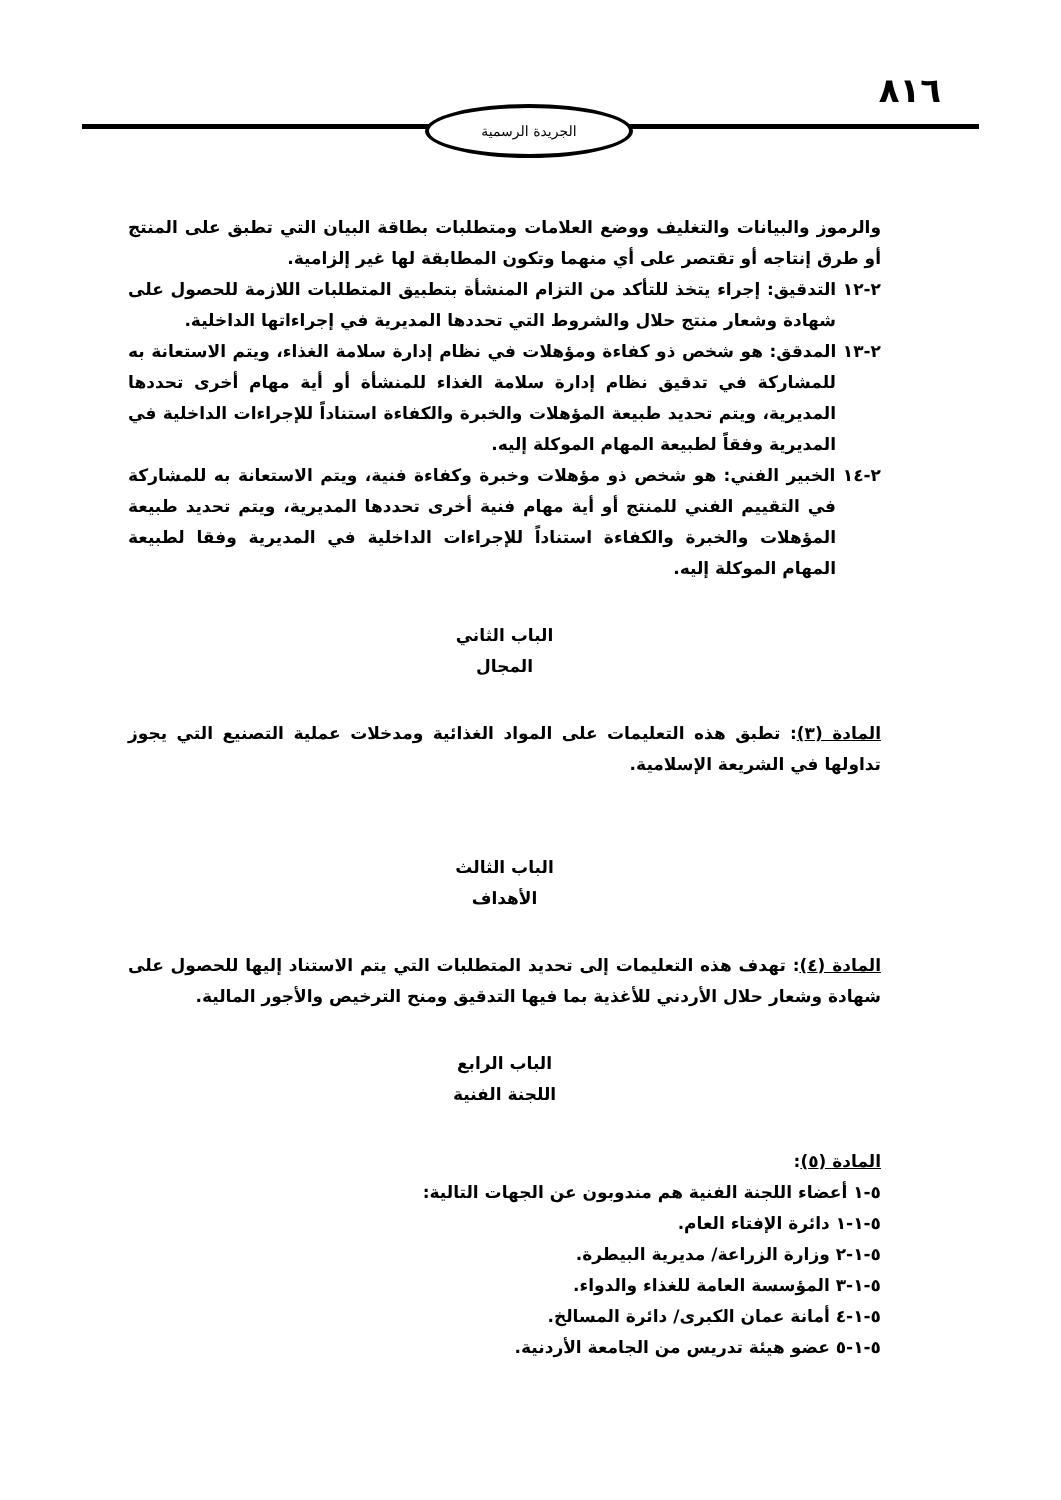٨١٦
الجريدة الرسمية
والرموز والبيانات والتغليف ووضع العلامات ومتطلبات بطاقة البيان التي تطبق على المنتج أو طرق إنتاجه أو تقتصر على أي منهما وتكون المطابقة لها غير إلزامية.
٢-١٢ التدقيق: إجراء يتخذ للتأكد من التزام المنشأة بتطبيق المتطلبات اللازمة للحصول على شهادة وشعار منتج حلال والشروط التي تحددها المديرية في إجراءاتها الداخلية.
٢-١٣ المدقق: هو شخص ذو كفاءة ومؤهلات في نظام إدارة سلامة الغذاء، ويتم الاستعانة به للمشاركة في تدقيق نظام إدارة سلامة الغذاء للمنشأة أو أية مهام أخرى تحددها المديرية، ويتم تحديد طبيعة المؤهلات والخبرة والكفاءة استناداً للإجراءات الداخلية في المديرية وفقاً لطبيعة المهام الموكلة إليه.
٢-١٤ الخبير الفني: هو شخص ذو مؤهلات وخبرة وكفاءة فنية، ويتم الاستعانة به للمشاركة في التقييم الفني للمنتج أو أية مهام فنية أخرى تحددها المديرية، ويتم تحديد طبيعة المؤهلات والخبرة والكفاءة استناداً للإجراءات الداخلية في المديرية وفقا لطبيعة المهام الموكلة إليه.
الباب الثاني
المجال
المادة (٣): تطبق هذه التعليمات على المواد الغذائية ومدخلات عملية التصنيع التي يجوز تداولها في الشريعة الإسلامية.
الباب الثالث
الأهداف
المادة (٤): تهدف هذه التعليمات إلى تحديد المتطلبات التي يتم الاستناد إليها للحصول على شهادة وشعار حلال الأردني للأغذية بما فيها التدقيق ومنح الترخيص والأجور المالية.
الباب الرابع
اللجنة الفنية
المادة (٥):
٥-١ أعضاء اللجنة الفنية هم مندوبون عن الجهات التالية:
٥-١-١ دائرة الإفتاء العام.
٥-١-٢ وزارة الزراعة/ مديرية البيطرة.
٥-١-٣ المؤسسة العامة للغذاء والدواء.
٥-١-٤ أمانة عمان الكبرى/ دائرة المسالخ.
٥-١-٥ عضو هيئة تدريس من الجامعة الأردنية.